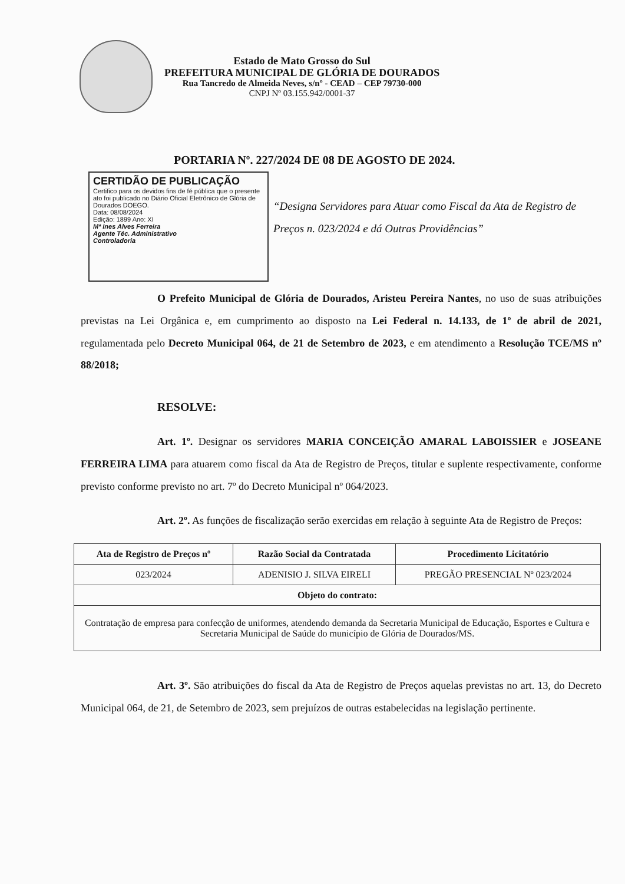Estado de Mato Grosso do Sul
PREFEITURA MUNICIPAL DE GLÓRIA DE DOURADOS
Rua Tancredo de Almeida Neves, s/nº - CEAD – CEP 79730-000
CNPJ Nº 03.155.942/0001-37
PORTARIA Nº. 227/2024 DE 08 DE AGOSTO DE 2024.
CERTIDÃO DE PUBLICAÇÃO
Certifico para os devidos fins de fé pública que o presente ato foi publicado no Diário Oficial Eletrônico de Glória de Dourados DOEGO.
Data: 08/08/2024
Edição: 1899 Ano: XI
Mª Ines Alves Ferreira
Agente Téc. Administrativo
Controladoria
“Designa Servidores para Atuar como Fiscal da Ata de Registro de Preços n. 023/2024 e dá Outras Providências”
O Prefeito Municipal de Glória de Dourados, Aristeu Pereira Nantes, no uso de suas atribuições previstas na Lei Orgânica e, em cumprimento ao disposto na Lei Federal n. 14.133, de 1º de abril de 2021, regulamentada pelo Decreto Municipal 064, de 21 de Setembro de 2023, e em atendimento a Resolução TCE/MS nº 88/2018;
RESOLVE:
Art. 1º. Designar os servidores MARIA CONCEIÇÃO AMARAL LABOISSIER e JOSEANE FERREIRA LIMA para atuarem como fiscal da Ata de Registro de Preços, titular e suplente respectivamente, conforme previsto conforme previsto no art. 7º do Decreto Municipal nº 064/2023.
Art. 2º. As funções de fiscalização serão exercidas em relação à seguinte Ata de Registro de Preços:
| Ata de Registro de Preços nº | Razão Social da Contratada | Procedimento Licitatório |
| --- | --- | --- |
| 023/2024 | ADENISIO J. SILVA EIRELI | PREGÃO PRESENCIAL Nº 023/2024 |
| Objeto do contrato: | | |
| Contratação de empresa para confecção de uniformes, atendendo demanda da Secretaria Municipal de Educação, Esportes e Cultura e Secretaria Municipal de Saúde do município de Glória de Dourados/MS. | | |
Art. 3º. São atribuições do fiscal da Ata de Registro de Preços aquelas previstas no art. 13, do Decreto Municipal 064, de 21, de Setembro de 2023, sem prejuízos de outras estabelecidas na legislação pertinente.